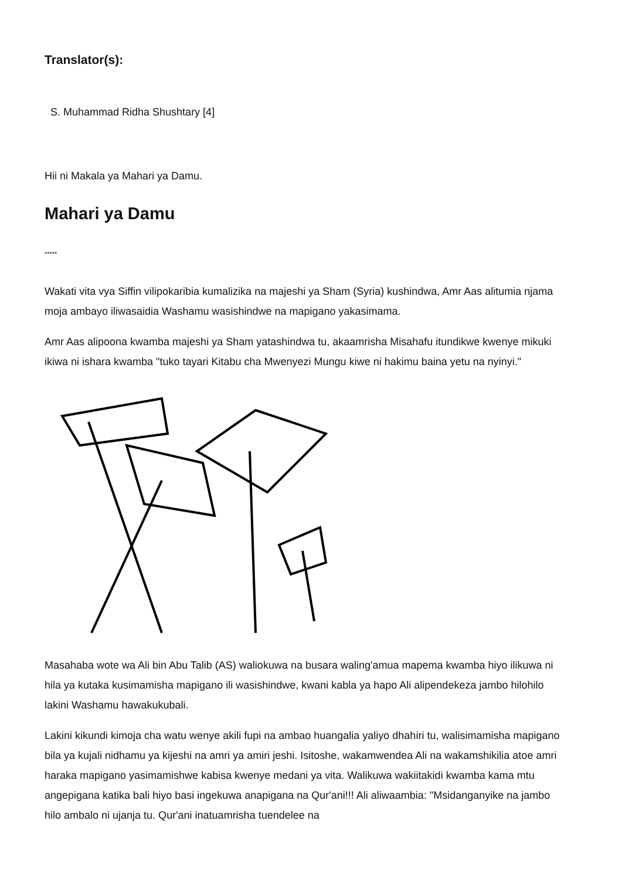Translator(s):
S. Muhammad Ridha Shushtary [4]
Hii ni Makala ya Mahari ya Damu.
Mahari ya Damu
*****
Wakati vita vya Siffin vilipokaribia kumalizika na majeshi ya Sham (Syria) kushindwa, Amr Aas alitumia njama moja ambayo iliwasaidia Washamu wasishindwe na mapigano yakasimama.
Amr Aas alipoona kwamba majeshi ya Sham yatashindwa tu, akaamrisha Misahafu itundikwe kwenye mikuki ikiwa ni ishara kwamba "tuko tayari Kitabu cha Mwenyezi Mungu kiwe ni hakimu baina yetu na nyinyi."
Masahaba wote wa Ali bin Abu Talib (AS) waliokuwa na busara waling'amua mapema kwamba hiyo ilikuwa ni hila ya kutaka kusimamisha mapigano ili wasishindwe, kwani kabla ya hapo Ali alipendekeza jambo hilohilo lakini Washamu hawakukubali.
Lakini kikundi kimoja cha watu wenye akili fupi na ambao huangalia yaliyo dhahiri tu, walisimamisha mapigano bila ya kujali nidhamu ya kijeshi na amri ya amiri jeshi. Isitoshe, wakamwendea Ali na wakamshikilia atoe amri haraka mapigano yasimamishwe kabisa kwenye medani ya vita. Walikuwa wakiitakidi kwamba kama mtu angepigana katika bali hiyo basi ingekuwa anapigana na Qur'ani!!! Ali aliwaambia: "Msidanganyike na jambo hilo ambalo ni ujanja tu. Qur'ani inatuamrisha tuendelee na